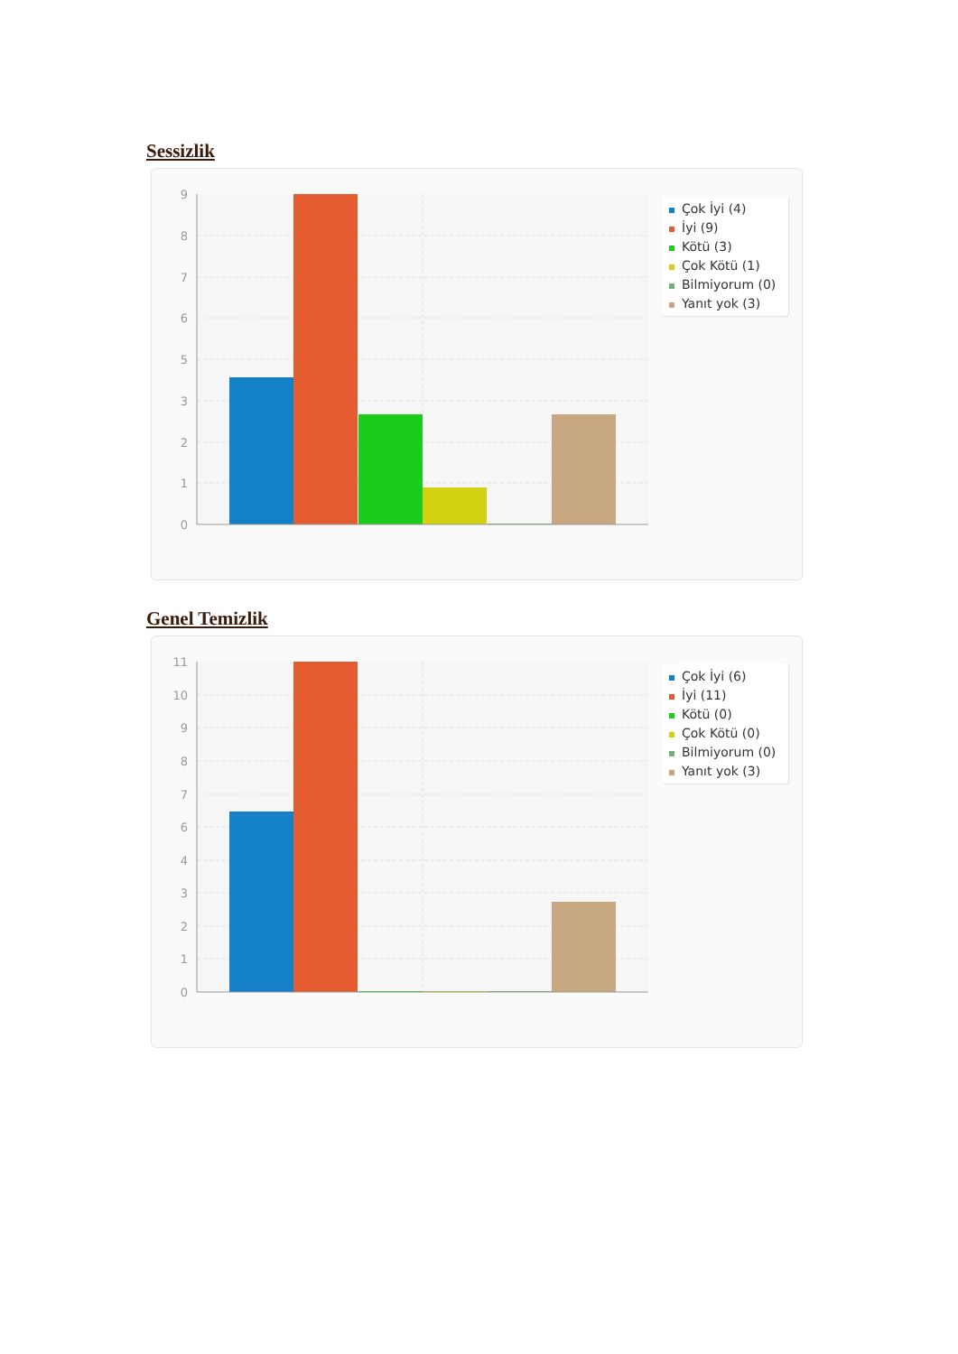Sessizlik
9
8
7
6
5
3
2
1
0
Çok İyi (4)
İyi (9)
Kötü (3)
Çok Kötü (1)
Bilmiyorum (0)
Yanıt yok (3)
Genel Temizlik
11
10
9
8
7
6
4
3
2
1
0
Çok İyi (6)
İyi (11)
Kötü (0)
Çok Kötü (0)
Bilmiyorum (0)
Yanıt yok (3)